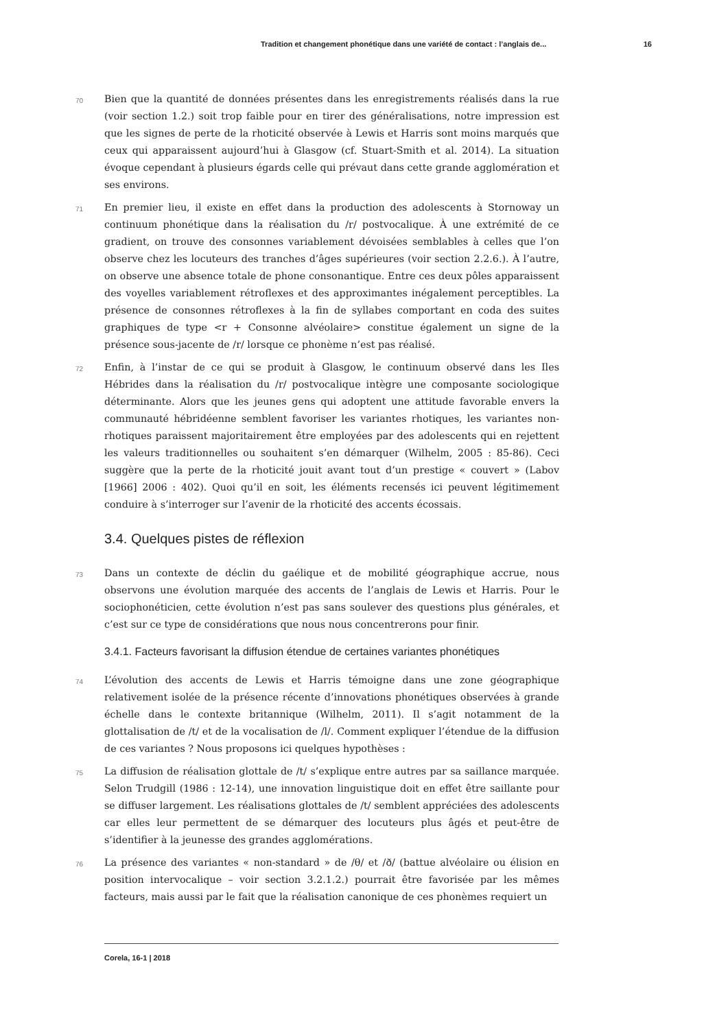Tradition et changement phonétique dans une variété de contact : l’anglais de... 16
70
Bien que la quantité de données présentes dans les enregistrements réalisés dans la rue (voir section 1.2.) soit trop faible pour en tirer des généralisations, notre impression est que les signes de perte de la rhoticité observée à Lewis et Harris sont moins marqués que ceux qui apparaissent aujourd’hui à Glasgow (cf. Stuart-Smith et al. 2014). La situation évoque cependant à plusieurs égards celle qui prévaut dans cette grande agglomération et ses environs.
71
En premier lieu, il existe en effet dans la production des adolescents à Stornoway un continuum phonétique dans la réalisation du /r/ postvocalique. À une extrémité de ce gradient, on trouve des consonnes variablement dévoisées semblables à celles que l’on observe chez les locuteurs des tranches d’âges supérieures (voir section 2.2.6.). À l’autre, on observe une absence totale de phone consonantique. Entre ces deux pôles apparaissent des voyelles variablement rétroflexes et des approximantes inégalement perceptibles. La présence de consonnes rétroflexes à la fin de syllabes comportant en coda des suites graphiques de type <r + Consonne alvéolaire> constitue également un signe de la présence sous-jacente de /r/ lorsque ce phonème n’est pas réalisé.
72
Enfin, à l’instar de ce qui se produit à Glasgow, le continuum observé dans les Iles Hébrides dans la réalisation du /r/ postvocalique intègre une composante sociologique déterminante. Alors que les jeunes gens qui adoptent une attitude favorable envers la communauté hébridéenne semblent favoriser les variantes rhotiques, les variantes non-rhotiques paraissent majoritairement être employées par des adolescents qui en rejettent les valeurs traditionnelles ou souhaitent s’en démarquer (Wilhelm, 2005 : 85-86). Ceci suggère que la perte de la rhoticité jouit avant tout d’un prestige « couvert » (Labov [1966] 2006 : 402). Quoi qu’il en soit, les éléments recensés ici peuvent légitimement conduire à s’interroger sur l’avenir de la rhoticité des accents écossais.
3.4. Quelques pistes de réflexion
73
Dans un contexte de déclin du gaélique et de mobilité géographique accrue, nous observons une évolution marquée des accents de l’anglais de Lewis et Harris. Pour le sociophonéticien, cette évolution n’est pas sans soulever des questions plus générales, et c’est sur ce type de considérations que nous nous concentrerons pour finir.
3.4.1. Facteurs favorisant la diffusion étendue de certaines variantes phonétiques
74
L’évolution des accents de Lewis et Harris témoigne dans une zone géographique relativement isolée de la présence récente d’innovations phonétiques observées à grande échelle dans le contexte britannique (Wilhelm, 2011). Il s’agit notamment de la glottalisation de /t/ et de la vocalisation de /l/. Comment expliquer l’étendue de la diffusion de ces variantes ? Nous proposons ici quelques hypothèses :
75
La diffusion de réalisation glottale de /t/ s’explique entre autres par sa saillance marquée. Selon Trudgill (1986 : 12-14), une innovation linguistique doit en effet être saillante pour se diffuser largement. Les réalisations glottales de /t/ semblent appréciées des adolescents car elles leur permettent de se démarquer des locuteurs plus âgés et peut-être de s’identifier à la jeunesse des grandes agglomérations.
76
La présence des variantes « non-standard » de /θ/ et /ð/ (battue alvéolaire ou élision en position intervocalique – voir section 3.2.1.2.) pourrait être favorisée par les mêmes facteurs, mais aussi par le fait que la réalisation canonique de ces phonèmes requiert un
Corela, 16-1 | 2018